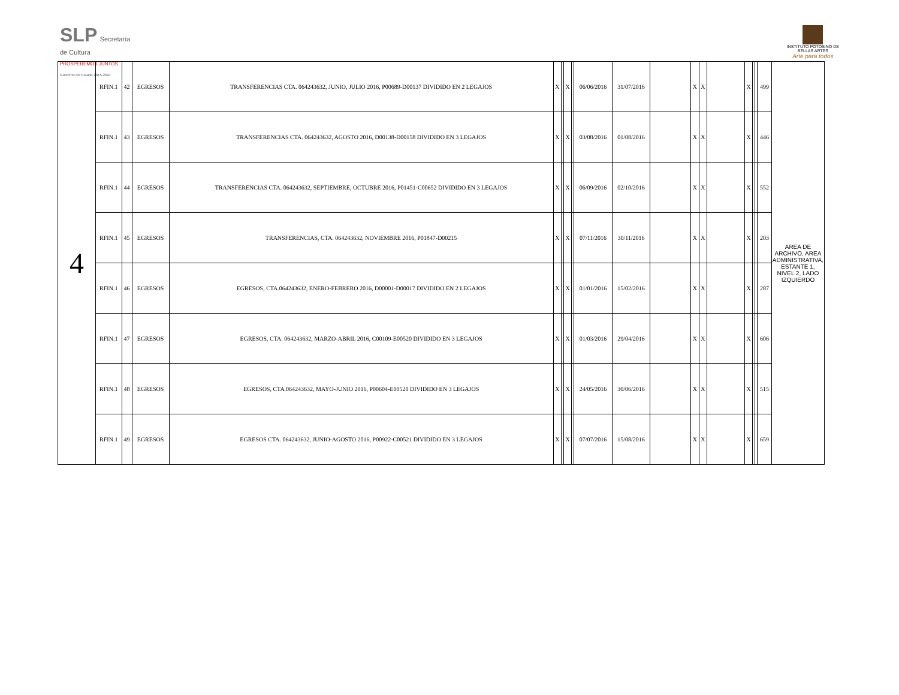SLP Secretaría
de Cultura
PROSPEREMOS JUNTOS
Gobierno del Estado 2015-2021
INSTITUTO POTOSINO DE
BELLAS ARTES
Arte para todos
| 4 | RFIN.1 | 42 | EGRESOS | TRANSFERENCIAS CTA. 064243632, JUNIO, JULIO 2016, P00689-D00137 DIVIDIDO EN 2 LEGAJOS | X | | X | | 06/06/2016 | 31/07/2016 | | X | X | | X | | | 499 | AREA DE ARCHIVO, AREA ADMINISTRATIVA, ESTANTE 1, NIVEL 2, LADO IZQUIERDO |
| | RFIN.1 | 43 | EGRESOS | TRANSFERENCIAS CTA. 064243632, AGOSTO 2016, D00138-D00158 DIVIDIDO EN 3 LEGAJOS | X | | X | | 03/08/2016 | 01/08/2016 | | X | X | | X | | | 446 | |
| | RFIN.1 | 44 | EGRESOS | TRANSFERENCIAS CTA. 064243632, SEPTIEMBRE, OCTUBRE 2016, P01451-C00652 DIVIDIDO EN 3 LEGAJOS | X | | X | | 06/09/2016 | 02/10/2016 | | X | X | | X | | | 552 | |
| | RFIN.1 | 45 | EGRESOS | TRANSFERENCIAS, CTA. 064243632, NOVIEMBRE 2016, P01847-D00215 | X | | X | | 07/11/2016 | 30/11/2016 | | X | X | | X | | | 203 | |
| | RFIN.1 | 46 | EGRESOS | EGRESOS, CTA.064243632, ENERO-FEBRERO 2016, D00001-D00017 DIVIDIDO EN 2 LEGAJOS | X | | X | | 01/01/2016 | 15/02/2016 | | X | X | | X | | | 287 | |
| | RFIN.1 | 47 | EGRESOS | EGRESOS, CTA. 064243632, MARZO-ABRIL 2016, C00109-E00520 DIVIDIDO EN 3 LEGAJOS | X | | X | | 01/03/2016 | 29/04/2016 | | X | X | | X | | | 606 | |
| | RFIN.1 | 48 | EGRESOS | EGRESOS, CTA.064243632, MAYO-JUNIO 2016, P00604-E00520 DIVIDIDO EN 3 LEGAJOS | X | | X | | 24/05/2016 | 30/06/2016 | | X | X | | X | | | 515 | |
| | RFIN.1 | 49 | EGRESOS | EGRESOS CTA. 064243632, JUNIO-AGOSTO 2016, P00922-C00521 DIVIDIDO EN 3 LEGAJOS | X | | X | | 07/07/2016 | 15/08/2016 | | X | X | | X | | | 659 | |